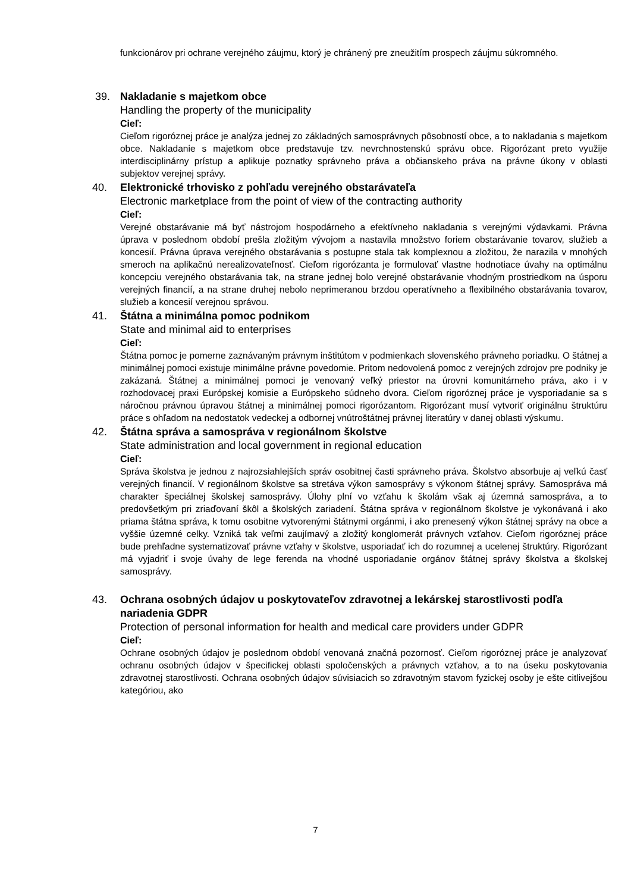funkcionárov pri ochrane verejného záujmu, ktorý je chránený pre zneužitím prospech záujmu súkromného.
39. Nakladanie s majetkom obce
Handling the property of the municipality
Cieľ:
Cieľom rigoróznej práce je analýza jednej zo základných samosprávnych pôsobností obce, a to nakladania s majetkom obce. Nakladanie s majetkom obce predstavuje tzv. nevrchnostenskú správu obce. Rigorózant preto využije interdisciplinárny prístup a aplikuje poznatky správneho práva a občianskeho práva na právne úkony v oblasti subjektov verejnej správy.
40. Elektronické trhovisko z pohľadu verejného obstarávateľa
Electronic marketplace from the point of view of the contracting authority
Cieľ:
Verejné obstarávanie má byť nástrojom hospodárneho a efektívneho nakladania s verejnými výdavkami. Právna úprava v poslednom období prešla zložitým vývojom a nastavila množstvo foriem obstarávanie tovarov, služieb a koncesií. Právna úprava verejného obstarávania s postupne stala tak komplexnou a zložitou, že narazila v mnohých smeroch na aplikačnú nerealizovateľnosť. Cieľom rigorózanta je formulovať vlastne hodnotiace úvahy na optimálnu koncepciu verejného obstarávania tak, na strane jednej bolo verejné obstarávanie vhodným prostriedkom na úsporu verejných financií, a na strane druhej nebolo neprimeranou brzdou operatívneho a flexibilného obstarávania tovarov, služieb a koncesií verejnou správou.
41. Štátna a minimálna pomoc podnikom
State and minimal aid to enterprises
Cieľ:
Štátna pomoc je pomerne zaznávaným právnym inštitútom v podmienkach slovenského právneho poriadku. O štátnej a minimálnej pomoci existuje minimálne právne povedomie. Pritom nedovolená pomoc z verejných zdrojov pre podniky je zakázaná. Štátnej a minimálnej pomoci je venovaný veľký priestor na úrovni komunitárneho práva, ako i v rozhodovacej praxi Európskej komisie a Európskeho súdneho dvora. Cieľom rigoróznej práce je vysporiadanie sa s náročnou právnou úpravou štátnej a minimálnej pomoci rigorózantom. Rigorózant musí vytvoriť originálnu štruktúru práce s ohľadom na nedostatok vedeckej a odbornej vnútroštátnej právnej literatúry v danej oblasti výskumu.
42. Štátna správa a samospráva v regionálnom školstve
State administration and local government in regional education
Cieľ:
Správa školstva je jednou z najrozsiahlejších správ osobitnej časti správneho práva. Školstvo absorbuje aj veľkú časť verejných financií. V regionálnom školstve sa stretáva výkon samosprávy s výkonom štátnej správy. Samospráva má charakter špeciálnej školskej samosprávy. Úlohy plní vo vzťahu k školám však aj územná samospráva, a to predovšetkým pri zriaďovaní škôl a školských zariadení. Štátna správa v regionálnom školstve je vykonávaná i ako priama štátna správa, k tomu osobitne vytvorenými štátnymi orgánmi, i ako prenesený výkon štátnej správy na obce a vyššie územné celky. Vzniká tak veľmi zaujímavý a zložitý konglomerát právnych vzťahov. Cieľom rigoróznej práce bude prehľadne systematizovať právne vzťahy v školstve, usporiadať ich do rozumnej a ucelenej štruktúry. Rigorózant má vyjadriť i svoje úvahy de lege ferenda na vhodné usporiadanie orgánov štátnej správy školstva a školskej samosprávy.
43. Ochrana osobných údajov u poskytovateľov zdravotnej a lekárskej starostlivosti podľa nariadenia GDPR
Protection of personal information for health and medical care providers under GDPR
Cieľ:
Ochrane osobných údajov je poslednom období venovaná značná pozornosť. Cieľom rigoróznej práce je analyzovať ochranu osobných údajov v špecifickej oblasti spoločenských a právnych vzťahov, a to na úseku poskytovania zdravotnej starostlivosti. Ochrana osobných údajov súvisiacich so zdravotným stavom fyzickej osoby je ešte citlivejšou kategóriou, ako
7